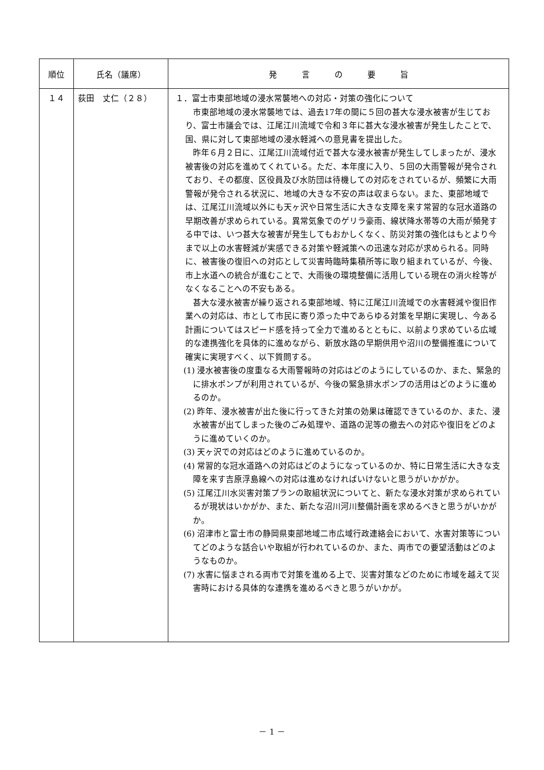| 順位 | 氏名（議席） | 発 言 の 要 旨 |
| --- | --- | --- |
| １４ | 荻田 丈仁（２８） | １．富士市東部地域の浸水常襲地への対応・対策の強化について 市東部地域の浸水常襲地では、過去17年の間に５回の甚大な浸水被害が生じており、富士市議会では、江尾江川流域で令和３年に甚大な浸水被害が発生したことで、国、県に対して東部地域の浸水軽減への意見書を提出した。 昨年６月２日に、江尾江川流域付近で甚大な浸水被害が発生してしまったが、浸水被害後の対応を進めてくれている。ただ、本年度に入り、５回の大雨警報が発令されており、その都度、区役員及び水防団は待機しての対応をされているが、頻繁に大雨警報が発令される状況に、地域の大きな不安の声は収まらない。また、東部地域では、江尾江川流域以外にも天ヶ沢や日常生活に大きな支障を来す常習的な冠水道路の早期改善が求められている。異常気象でのゲリラ豪雨、線状降水帯等の大雨が頻発する中では、いつ甚大な被害が発生してもおかしくなく、防災対策の強化はもとより今まで以上の水害軽減が実感できる対策や軽減策への迅速な対応が求められる。同時に、被害後の復旧への対応として災害時臨時集積所等に取り組まれているが、今後、市上水道への統合が進むことで、大雨後の環境整備に活用している現在の消火栓等がなくなることへの不安もある。 甚大な浸水被害が繰り返される東部地域、特に江尾江川流域での水害軽減や復旧作業への対応は、市として市民に寄り添った中であらゆる対策を早期に実現し、今ある計画についてはスピード感を持って全力で進めるとともに、以前より求めている広域的な連携強化を具体的に進めながら、新放水路の早期供用や沼川の整備推進について確実に実現すべく、以下質問する。 (1) 浸水被害後の度重なる大雨警報時の対応はどのようにしているのか、また、緊急的に排水ポンプが利用されているが、今後の緊急排水ポンプの活用はどのように進めるのか。 (2) 昨年、浸水被害が出た後に行ってきた対策の効果は確認できているのか、また、浸水被害が出てしまった後のごみ処理や、道路の泥等の撤去への対応や復旧をどのように進めていくのか。 (3) 天ヶ沢での対応はどのように進めているのか。 (4) 常習的な冠水道路への対応はどのようになっているのか、特に日常生活に大きな支障を来す吉原浮島線への対応は進めなければいけないと思うがいかがか。 (5) 江尾江川水災害対策プランの取組状況についてと、新たな浸水対策が求められているが現状はいかがか、また、新たな沼川河川整備計画を求めるべきと思うがいかがか。 (6) 沼津市と富士市の静岡県東部地域二市広域行政連絡会において、水害対策等についてどのような話合いや取組が行われているのか、また、両市での要望活動はどのようなものか。 (7) 水害に悩まされる両市で対策を進める上で、災害対策などのために市域を越えて災害時における具体的な連携を進めるべきと思うがいかが。 |
－ 1 －